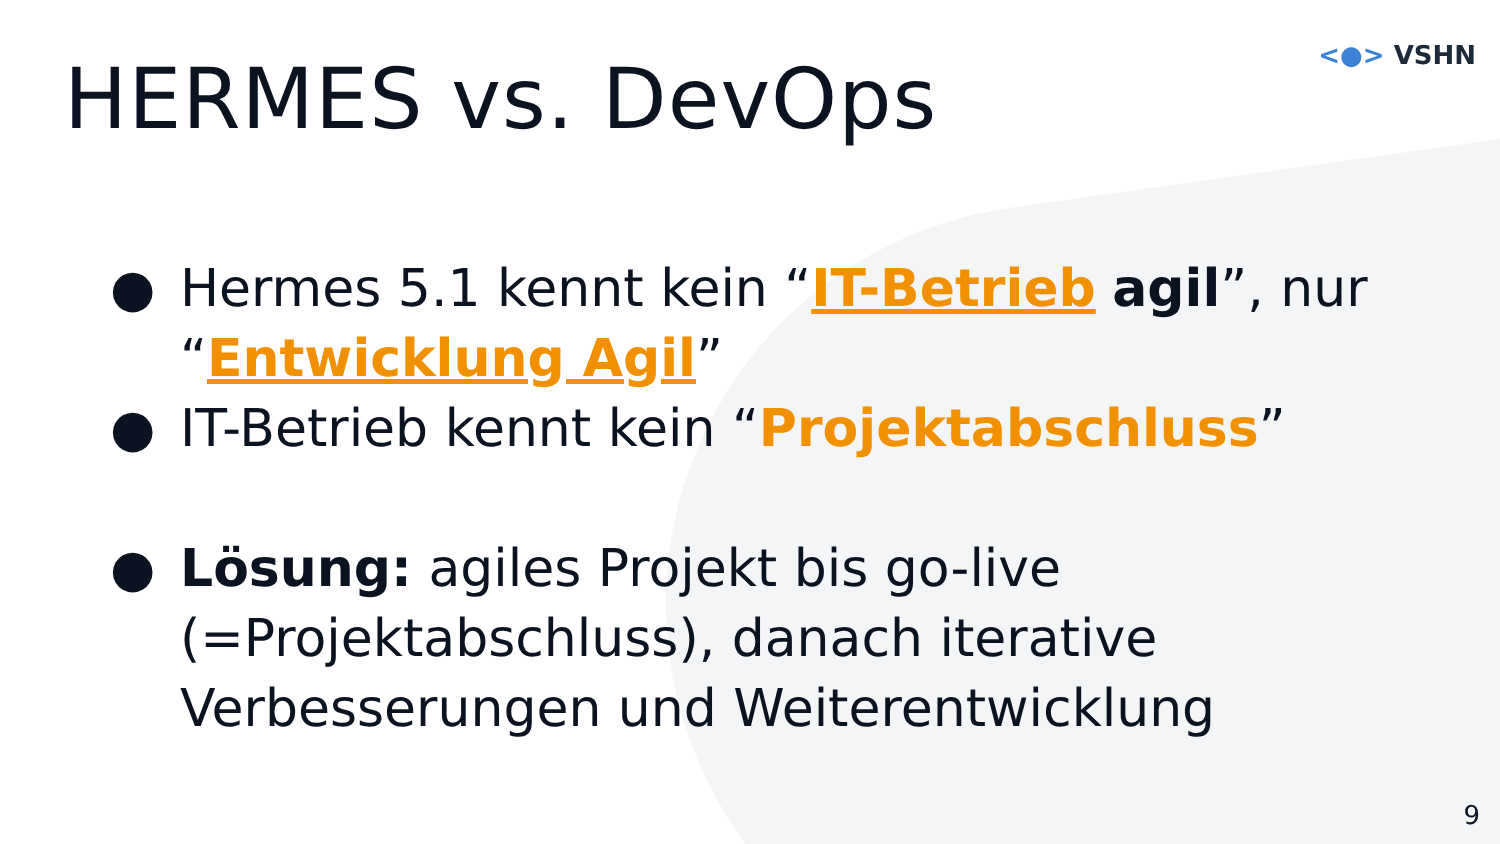<●> VSHN
HERMES vs. DevOps
● Hermes 5.1 kennt kein “IT-Betrieb agil”, nur “Entwicklung Agil”
● IT-Betrieb kennt kein “Projektabschluss”
● Lösung: agiles Projekt bis go-live (=Projektabschluss), danach iterative Verbesserungen und Weiterentwicklung
9